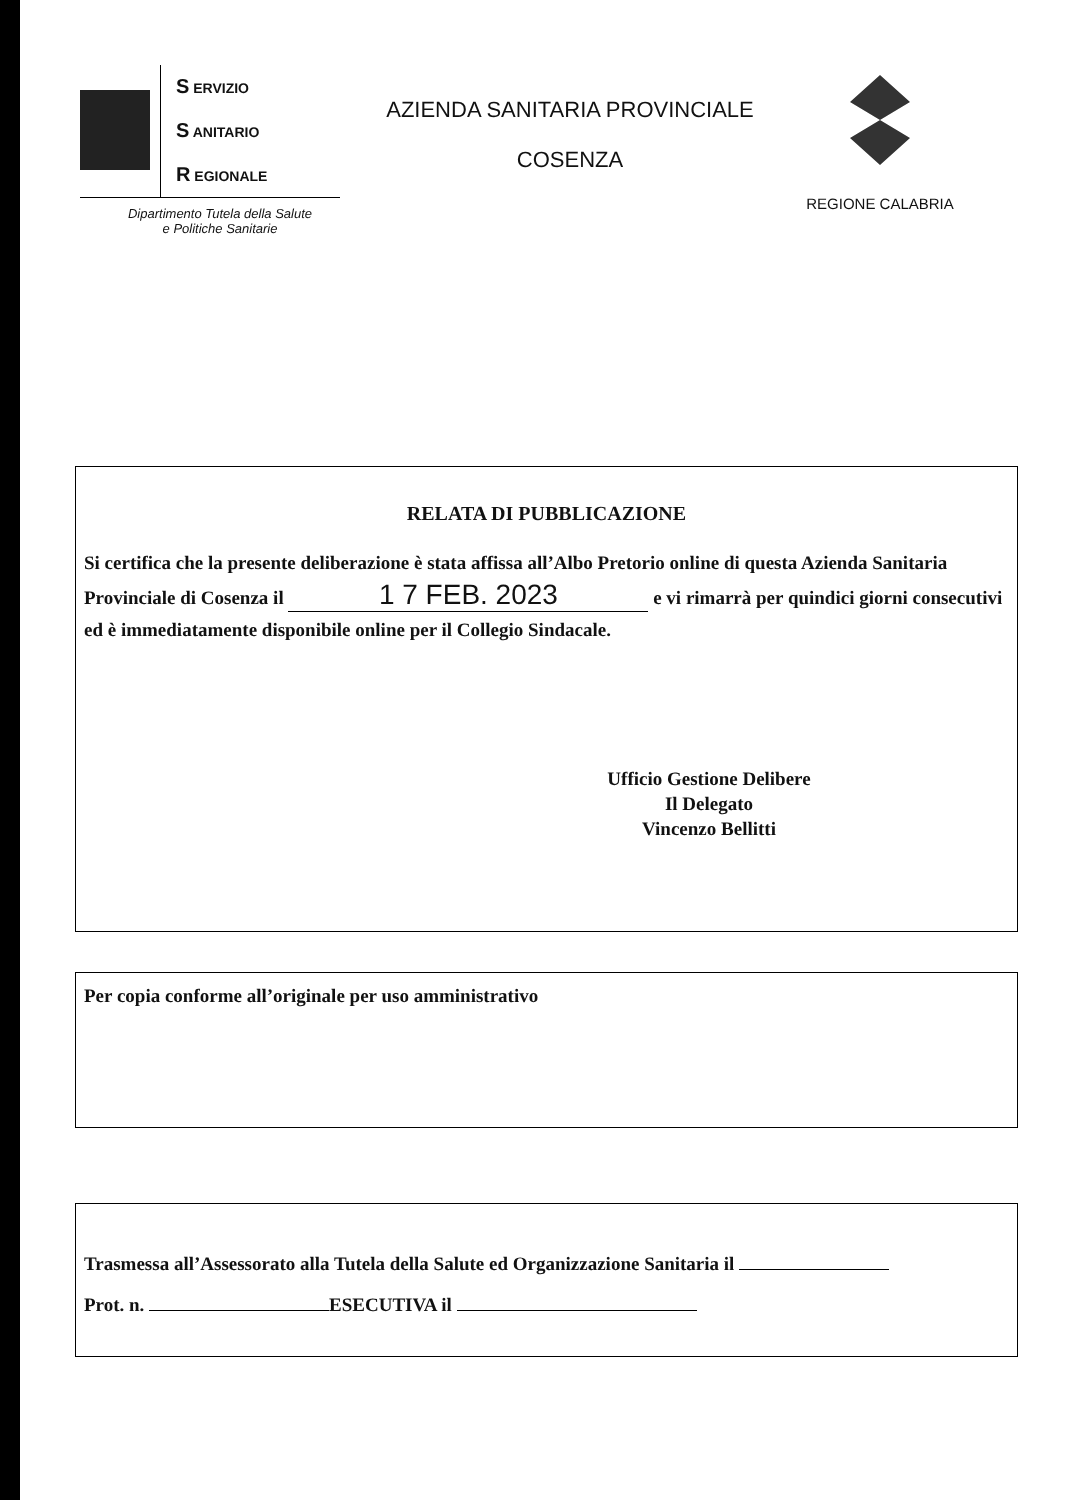S ERVIZIO
S ANITARIO
R EGIONALE
Dipartimento Tutela della Salute
e Politiche Sanitarie
AZIENDA SANITARIA PROVINCIALE
COSENZA
REGIONE CALABRIA
RELATA DI PUBBLICAZIONE
Si certifica che la presente deliberazione è stata affissa all’Albo Pretorio online di questa Azienda Sanitaria Provinciale di Cosenza il 1 7 FEB. 2023 e vi rimarrà per quindici giorni consecutivi ed è immediatamente disponibile online per il Collegio Sindacale.
Ufficio Gestione Delibere
Il Delegato
Vincenzo Bellitti
Per copia conforme all’originale per uso amministrativo
Trasmessa all’Assessorato alla Tutela della Salute ed Organizzazione Sanitaria il
Prot. n. ESECUTIVA il